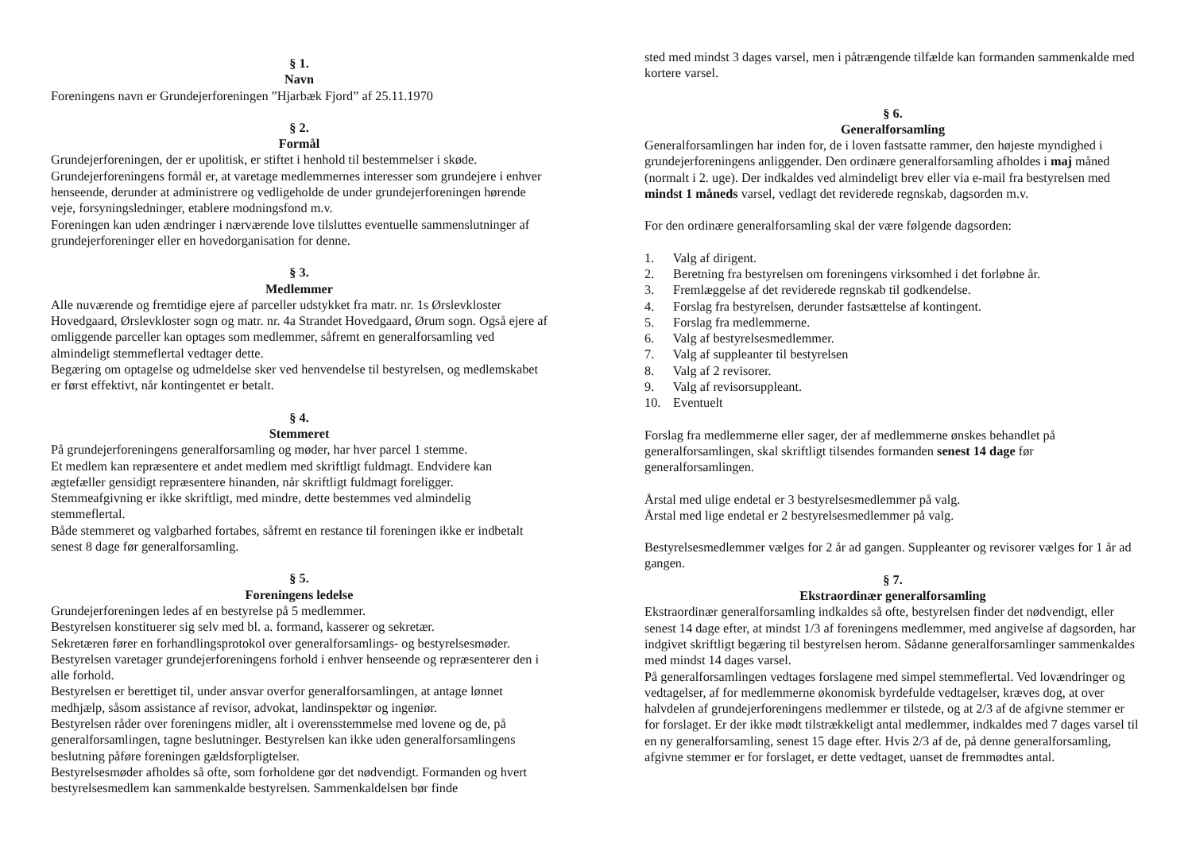§ 1.
Navn
Foreningens navn er Grundejerforeningen ”Hjarbæk Fjord” af 25.11.1970
§ 2.
Formål
Grundejerforeningen, der er upolitisk, er stiftet i henhold til bestemmelser i skøde.
Grundejerforeningens formål er, at varetage medlemmernes interesser som grundejere i enhver henseende, derunder at administrere og vedligeholde de under grundejerforeningen hørende veje, forsyningsledninger, etablere modningsfond m.v.
Foreningen kan uden ændringer i nærværende love tilsluttes eventuelle sammenslutninger af grundejerforeninger eller en hovedorganisation for denne.
§ 3.
Medlemmer
Alle nuværende og fremtidige ejere af parceller udstykket fra matr. nr. 1s Ørslevkloster Hovedgaard, Ørslevkloster sogn og matr. nr. 4a Strandet Hovedgaard, Ørum sogn. Også ejere af omliggende parceller kan optages som medlemmer, såfremt en generalforsamling ved almindeligt stemmeflertal vedtager dette.
Begæring om optagelse og udmeldelse sker ved henvendelse til bestyrelsen, og medlemskabet er først effektivt, når kontingentet er betalt.
§ 4.
Stemmeret
På grundejerforeningens generalforsamling og møder, har hver parcel 1 stemme.
Et medlem kan repræsentere et andet medlem med skriftligt fuldmagt. Endvidere kan ægtefæller gensidigt repræsentere hinanden, når skriftligt fuldmagt foreligger.
Stemmeafgivning er ikke skriftligt, med mindre, dette bestemmes ved almindelig stemmeflertal.
Både stemmeret og valgbarhed fortabes, såfremt en restance til foreningen ikke er indbetalt senest 8 dage før generalforsamling.
§ 5.
Foreningens ledelse
Grundejerforeningen ledes af en bestyrelse på 5 medlemmer.
Bestyrelsen konstituerer sig selv med bl. a. formand, kasserer og sekretær.
Sekretæren fører en forhandlingsprotokol over generalforsamlings- og bestyrelsesmøder. Bestyrelsen varetager grundejerforeningens forhold i enhver henseende og repræsenterer den i alle forhold.
Bestyrelsen er berettiget til, under ansvar overfor generalforsamlingen, at antage lønnet medhjælp, såsom assistance af revisor, advokat, landinspektør og ingeniør.
Bestyrelsen råder over foreningens midler, alt i overensstemmelse med lovene og de, på generalforsamlingen, tagne beslutninger. Bestyrelsen kan ikke uden generalforsamlingens beslutning påføre foreningen gældsforpligtelser.
Bestyrelsesmøder afholdes så ofte, som forholdene gør det nødvendigt. Formanden og hvert bestyrelsesmedlem kan sammenkalde bestyrelsen. Sammenkaldelsen bør finde
sted med mindst 3 dages varsel, men i påtrængende tilfælde kan formanden sammenkalde med kortere varsel.
§ 6.
Generalforsamling
Generalforsamlingen har inden for, de i loven fastsatte rammer, den højeste myndighed i grundejerforeningens anliggender. Den ordinære generalforsamling afholdes i maj måned (normalt i 2. uge). Der indkaldes ved almindeligt brev eller via e-mail fra bestyrelsen med mindst 1 måneds varsel, vedlagt det reviderede regnskab, dagsorden m.v.
For den ordinære generalforsamling skal der være følgende dagsorden:
1. Valg af dirigent.
2. Beretning fra bestyrelsen om foreningens virksomhed i det forløbne år.
3. Fremlæggelse af det reviderede regnskab til godkendelse.
4. Forslag fra bestyrelsen, derunder fastsættelse af kontingent.
5. Forslag fra medlemmerne.
6. Valg af bestyrelsesmedlemmer.
7. Valg af suppleanter til bestyrelsen
8. Valg af 2 revisorer.
9. Valg af revisorsuppleant.
10. Eventuelt
Forslag fra medlemmerne eller sager, der af medlemmerne ønskes behandlet på generalforsamlingen, skal skriftligt tilsendes formanden senest 14 dage før generalforsamlingen.
Årstal med ulige endetal er 3 bestyrelsesmedlemmer på valg.
Årstal med lige endetal er 2 bestyrelsesmedlemmer på valg.
Bestyrelsesmedlemmer vælges for 2 år ad gangen. Suppleanter og revisorer vælges for 1 år ad gangen.
§ 7.
Ekstraordinær generalforsamling
Ekstraordinær generalforsamling indkaldes så ofte, bestyrelsen finder det nødvendigt, eller senest 14 dage efter, at mindst 1/3 af foreningens medlemmer, med angivelse af dagsorden, har indgivet skriftligt begæring til bestyrelsen herom. Sådanne generalforsamlinger sammenkaldes med mindst 14 dages varsel.
På generalforsamlingen vedtages forslagene med simpel stemmeflertal. Ved lovændringer og vedtagelser, af for medlemmerne økonomisk byrdefulde vedtagelser, kræves dog, at over halvdelen af grundejerforeningens medlemmer er tilstede, og at 2/3 af de afgivne stemmer er for forslaget. Er der ikke mødt tilstrækkeligt antal medlemmer, indkaldes med 7 dages varsel til en ny generalforsamling, senest 15 dage efter. Hvis 2/3 af de, på denne generalforsamling, afgivne stemmer er for forslaget, er dette vedtaget, uanset de fremmødtes antal.